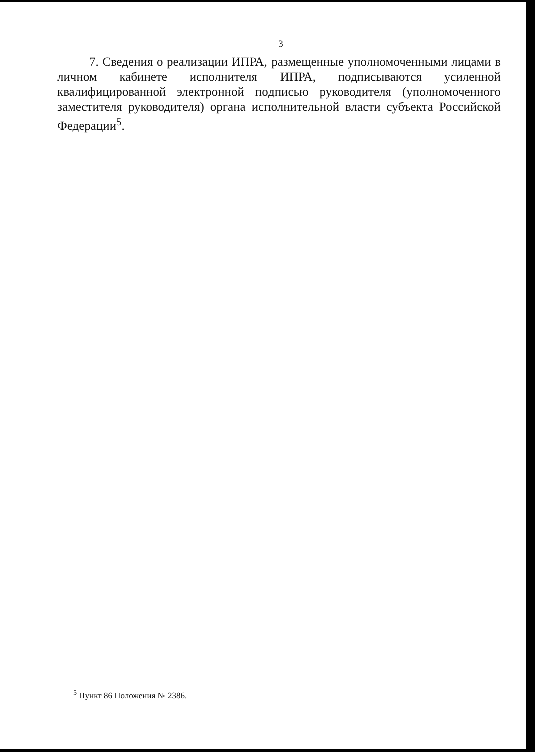3
7. Сведения о реализации ИПРА, размещенные уполномоченными лицами в личном кабинете исполнителя ИПРА, подписываются усиленной квалифицированной электронной подписью руководителя (уполномоченного заместителя руководителя) органа исполнительной власти субъекта Российской Федерации<sup>5</sup>.
<sup>5</sup> Пункт 86 Положения № 2386.